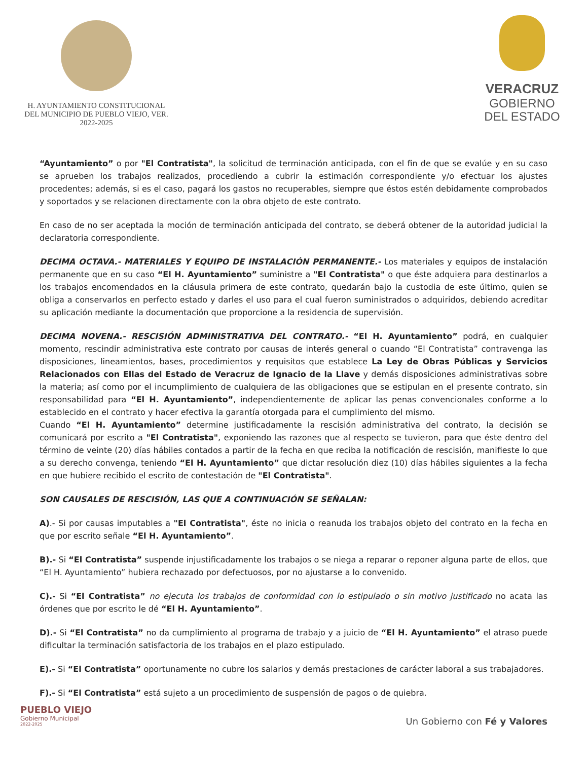H. AYUNTAMIENTO CONSTITUCIONAL
DEL MUNICIPIO DE PUEBLO VIEJO, VER.
2022-2025
VERACRUZ
GOBIERNO
DEL ESTADO
“Ayuntamiento” o por "El Contratista", la solicitud de terminación anticipada, con el fin de que se evalúe y en su caso se aprueben los trabajos realizados, procediendo a cubrir la estimación correspondiente y/o efectuar los ajustes procedentes; además, si es el caso, pagará los gastos no recuperables, siempre que éstos estén debidamente comprobados y soportados y se relacionen directamente con la obra objeto de este contrato.
En caso de no ser aceptada la moción de terminación anticipada del contrato, se deberá obtener de la autoridad judicial la declaratoria correspondiente.
DECIMA OCTAVA.- MATERIALES Y EQUIPO DE INSTALACIÓN PERMANENTE.- Los materiales y equipos de instalación permanente que en su caso “El H. Ayuntamiento” suministre a "El Contratista" o que éste adquiera para destinarlos a los trabajos encomendados en la cláusula primera de este contrato, quedarán bajo la custodia de este último, quien se obliga a conservarlos en perfecto estado y darles el uso para el cual fueron suministrados o adquiridos, debiendo acreditar su aplicación mediante la documentación que proporcione a la residencia de supervisión.
DECIMA NOVENA.- RESCISIÓN ADMINISTRATIVA DEL CONTRATO.- “El H. Ayuntamiento” podrá, en cualquier momento, rescindir administrativa este contrato por causas de interés general o cuando “El Contratista” contravenga las disposiciones, lineamientos, bases, procedimientos y requisitos que establece La Ley de Obras Públicas y Servicios Relacionados con Ellas del Estado de Veracruz de Ignacio de la Llave y demás disposiciones administrativas sobre la materia; así como por el incumplimiento de cualquiera de las obligaciones que se estipulan en el presente contrato, sin responsabilidad para “El H. Ayuntamiento”, independientemente de aplicar las penas convencionales conforme a lo establecido en el contrato y hacer efectiva la garantía otorgada para el cumplimiento del mismo.
Cuando “El H. Ayuntamiento” determine justificadamente la rescisión administrativa del contrato, la decisión se comunicará por escrito a "El Contratista", exponiendo las razones que al respecto se tuvieron, para que éste dentro del término de veinte (20) días hábiles contados a partir de la fecha en que reciba la notificación de rescisión, manifieste lo que a su derecho convenga, teniendo “El H. Ayuntamiento” que dictar resolución diez (10) días hábiles siguientes a la fecha en que hubiere recibido el escrito de contestación de "El Contratista".
SON CAUSALES DE RESCISIÓN, LAS QUE A CONTINUACIÓN SE SEÑALAN:
A).- Si por causas imputables a "El Contratista", éste no inicia o reanuda los trabajos objeto del contrato en la fecha en que por escrito señale “El H. Ayuntamiento”.
B).- Si “El Contratista” suspende injustificadamente los trabajos o se niega a reparar o reponer alguna parte de ellos, que “El H. Ayuntamiento” hubiera rechazado por defectuosos, por no ajustarse a lo convenido.
C).- Si “El Contratista” no ejecuta los trabajos de conformidad con lo estipulado o sin motivo justificado no acata las órdenes que por escrito le dé “El H. Ayuntamiento”.
D).- Si “El Contratista” no da cumplimiento al programa de trabajo y a juicio de “El H. Ayuntamiento” el atraso puede dificultar la terminación satisfactoria de los trabajos en el plazo estipulado.
E).- Si “El Contratista” oportunamente no cubre los salarios y demás prestaciones de carácter laboral a sus trabajadores.
F).- Si “El Contratista” está sujeto a un procedimiento de suspensión de pagos o de quiebra.
PUEBLO VIEJO
Gobierno Municipal
2022-2025
Un Gobierno con Fé y Valores